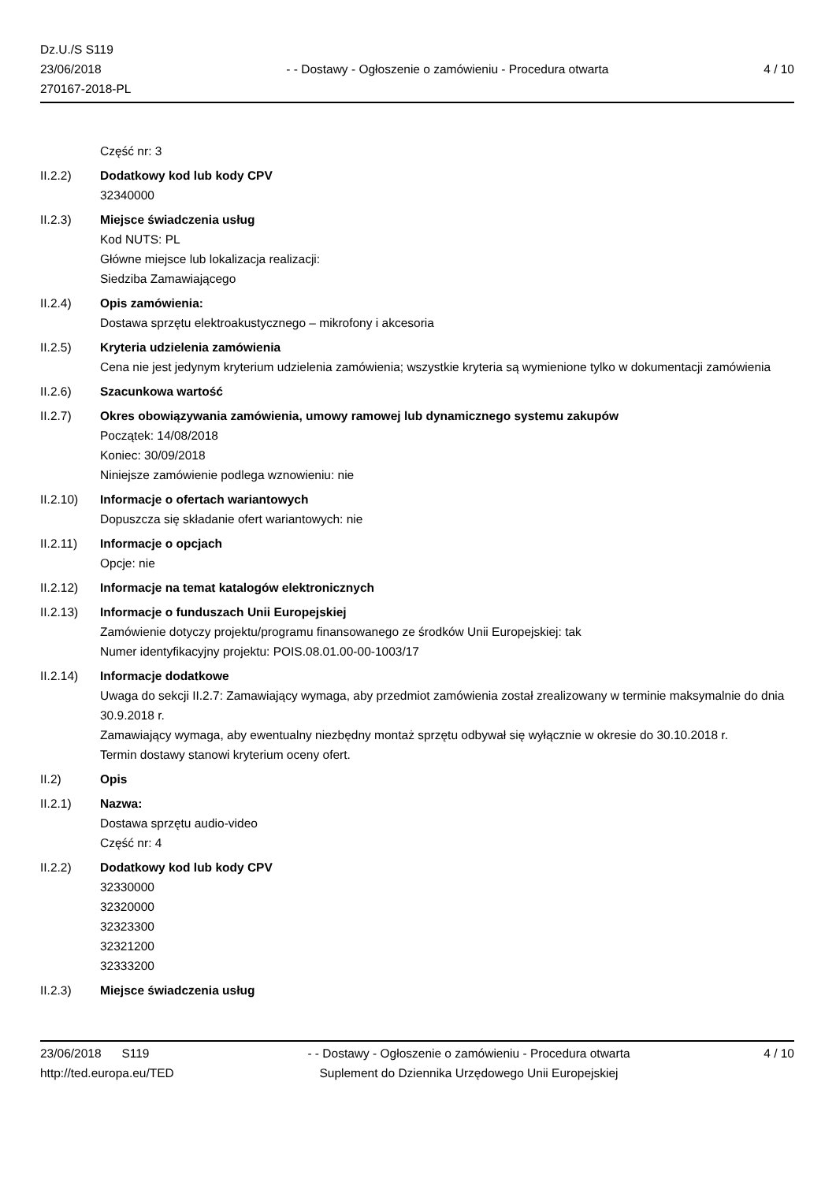Dz.U./S S119
23/06/2018
270167-2018-PL
- - Dostawy - Ogłoszenie o zamówieniu - Procedura otwarta
4 / 10
Część nr: 3
II.2.2) Dodatkowy kod lub kody CPV
32340000
II.2.3) Miejsce świadczenia usług
Kod NUTS: PL
Główne miejsce lub lokalizacja realizacji:
Siedziba Zamawiającego
II.2.4) Opis zamówienia:
Dostawa sprzętu elektroakustycznego – mikrofony i akcesoria
II.2.5) Kryteria udzielenia zamówienia
Cena nie jest jedynym kryterium udzielenia zamówienia; wszystkie kryteria są wymienione tylko w dokumentacji zamówienia
II.2.6) Szacunkowa wartość
II.2.7) Okres obowiązywania zamówienia, umowy ramowej lub dynamicznego systemu zakupów
Początek: 14/08/2018
Koniec: 30/09/2018
Niniejsze zamówienie podlega wznowieniu: nie
II.2.10) Informacje o ofertach wariantowych
Dopuszcza się składanie ofert wariantowych: nie
II.2.11) Informacje o opcjach
Opcje: nie
II.2.12) Informacje na temat katalogów elektronicznych
II.2.13) Informacje o funduszach Unii Europejskiej
Zamówienie dotyczy projektu/programu finansowanego ze środków Unii Europejskiej: tak
Numer identyfikacyjny projektu: POIS.08.01.00-00-1003/17
II.2.14) Informacje dodatkowe
Uwaga do sekcji II.2.7: Zamawiający wymaga, aby przedmiot zamówienia został zrealizowany w terminie maksymalnie do dnia 30.9.2018 r.
Zamawiający wymaga, aby ewentualny niezbędny montaż sprzętu odbywał się wyłącznie w okresie do 30.10.2018 r.
Termin dostawy stanowi kryterium oceny ofert.
II.2) Opis
II.2.1) Nazwa:
Dostawa sprzętu audio-video
Część nr: 4
II.2.2) Dodatkowy kod lub kody CPV
32330000
32320000
32323300
32321200
32333200
II.2.3) Miejsce świadczenia usług
23/06/2018 S119
http://ted.europa.eu/TED
- - Dostawy - Ogłoszenie o zamówieniu - Procedura otwarta
Suplement do Dziennika Urzędowego Unii Europejskiej
4 / 10